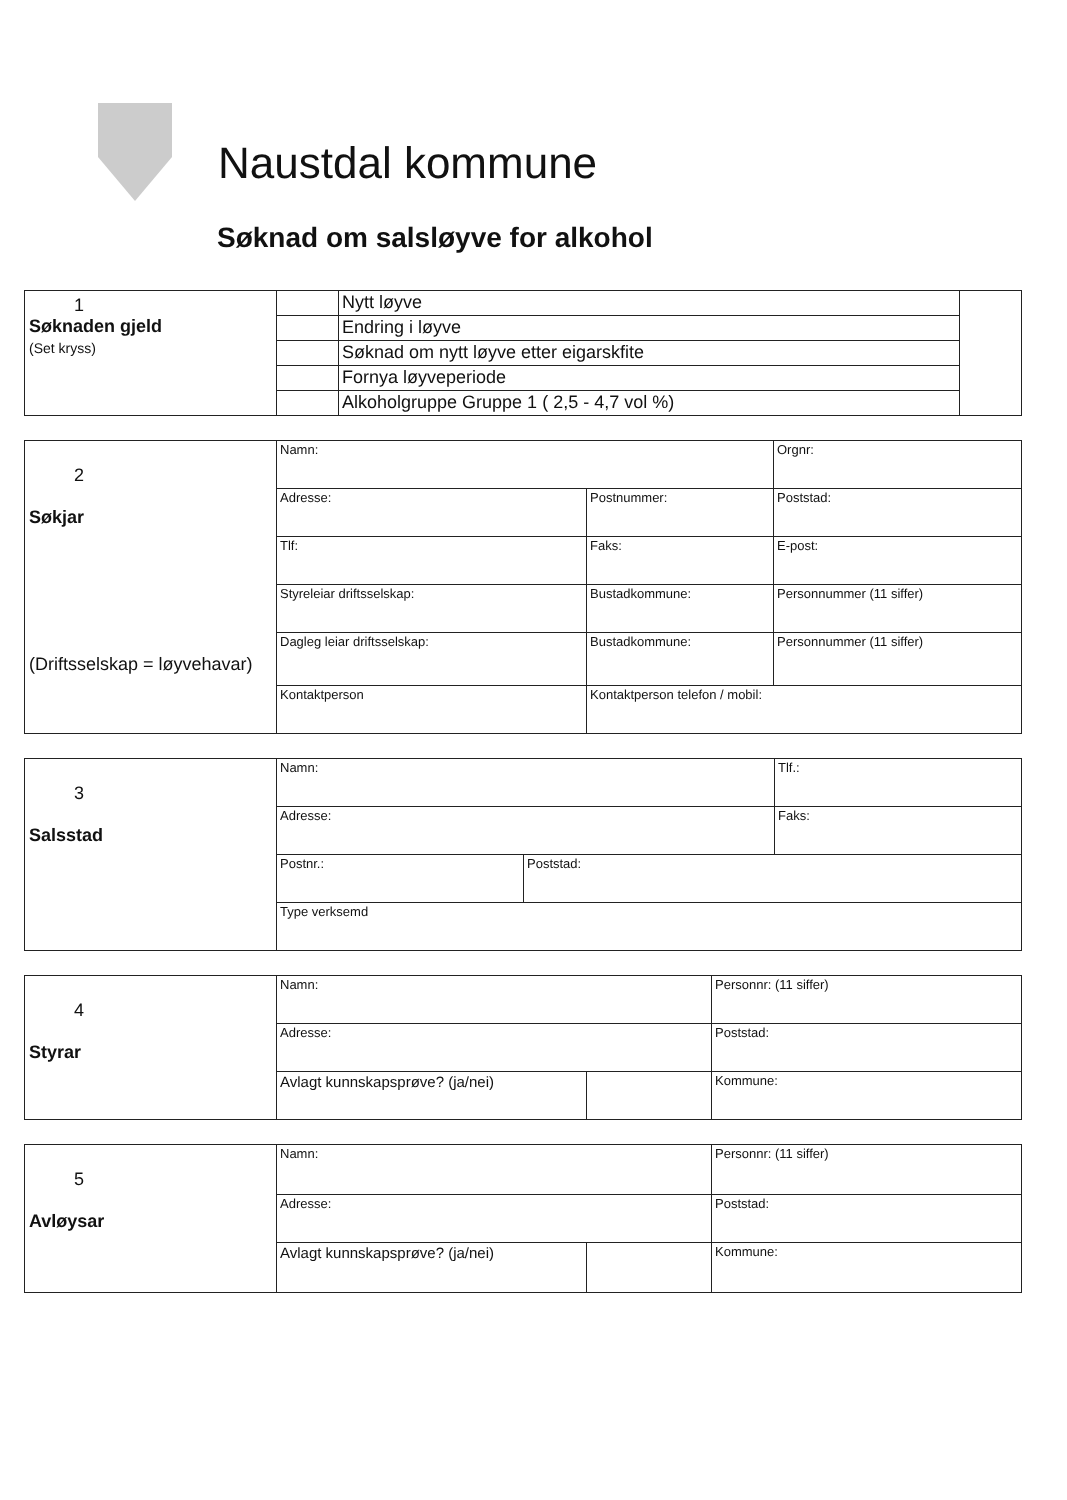Naustdal kommune
Søknad om salsløyve for alkohol
| 1 Søknaden gjeld (Set kryss) | | Nytt løyve | |
| | | Endring i løyve | |
| | | Søknad om nytt løyve etter eigarskfite | |
| | | Fornya løyveperiode | |
| | | Alkoholgruppe Gruppe 1 ( 2,5 - 4,7 vol %) | |
| 2 Søkjar (Driftsselskap = løyvehavar) | Namn: | | Orgnr: |
| | Adresse: | Postnummer: | Poststad: |
| | Tlf: | Faks: | E-post: |
| | Styreleiar driftsselskap: | Bustadkommune: | Personnummer (11 siffer) |
| | Dagleg leiar driftsselskap: | Bustadkommune: | Personnummer (11 siffer) |
| | Kontaktperson | Kontaktperson telefon / mobil: | |
| 3 Salsstad | Namn: | | Tlf.: |
| | Adresse: | | Faks: |
| | Postnr.: | Poststad: | |
| | Type verksemd | | |
| 4 Styrar | Namn: | | Personnr: (11 siffer) |
| | Adresse: | | Poststad: |
| | Avlagt kunnskapsprøve? (ja/nei) | | Kommune: |
| 5 Avløysar | Namn: | | Personnr: (11 siffer) |
| | Adresse: | | Poststad: |
| | Avlagt kunnskapsprøve? (ja/nei) | | Kommune: |